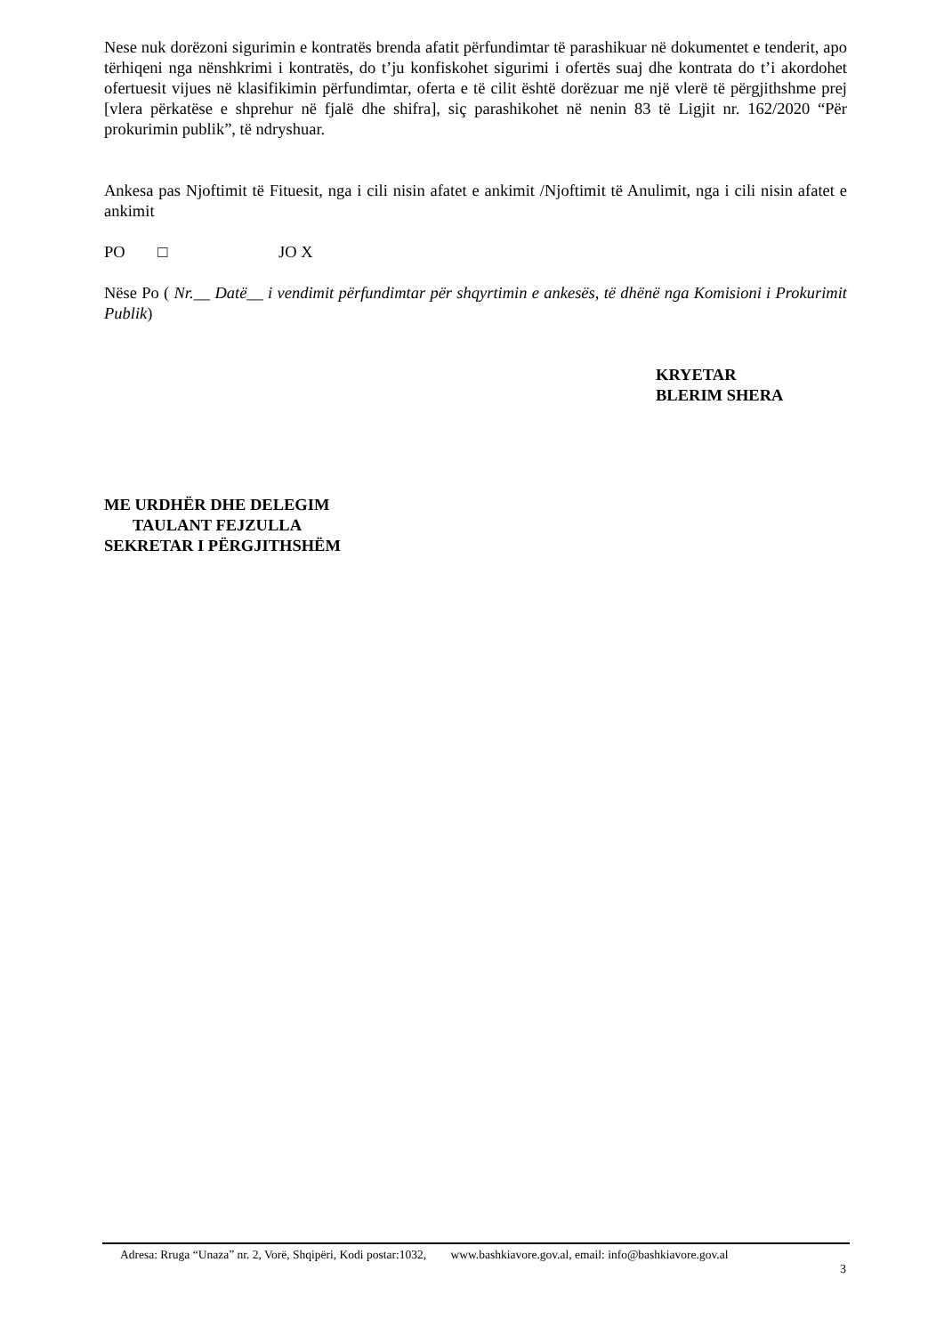Nese nuk dorëzoni sigurimin e kontratës brenda afatit përfundimtar të parashikuar në dokumentet e tenderit, apo tërhiqeni nga nënshkrimi i kontratës, do t’ju konfiskohet sigurimi i ofertës suaj dhe kontrata do t’i akordohet ofertuesit vijues në klasifikimin përfundimtar, oferta e të cilit është dorëzuar me një vlerë të përgjithshme prej [vlera përkatëse e shprehur në fjalë dhe shifra], siç parashikohet në nenin 83 të Ligjit nr. 162/2020 “Për prokurimin publik”, të ndryshuar.
Ankesa pas Njoftimit të Fituesit, nga i cili nisin afatet e ankimit /Njoftimit të Anulimit, nga i cili nisin afatet e ankimit
PO □ JO X
Nëse Po ( Nr.__ Datë__ i vendimit përfundimtar për shqyrtimin e ankesës, të dhënë nga Komisioni i Prokurimit Publik)
KRYETAR
BLERIM SHERA
ME URDHËR DHE DELEGIM
TAULANT FEJZULLA
SEKRETAR I PËRGJITHSHËM
Adresa: Rruga “Unaza” nr. 2, Vorë, Shqipëri, Kodi postar:1032, www.bashkiavore.gov.al, email: info@bashkiavore.gov.al
3